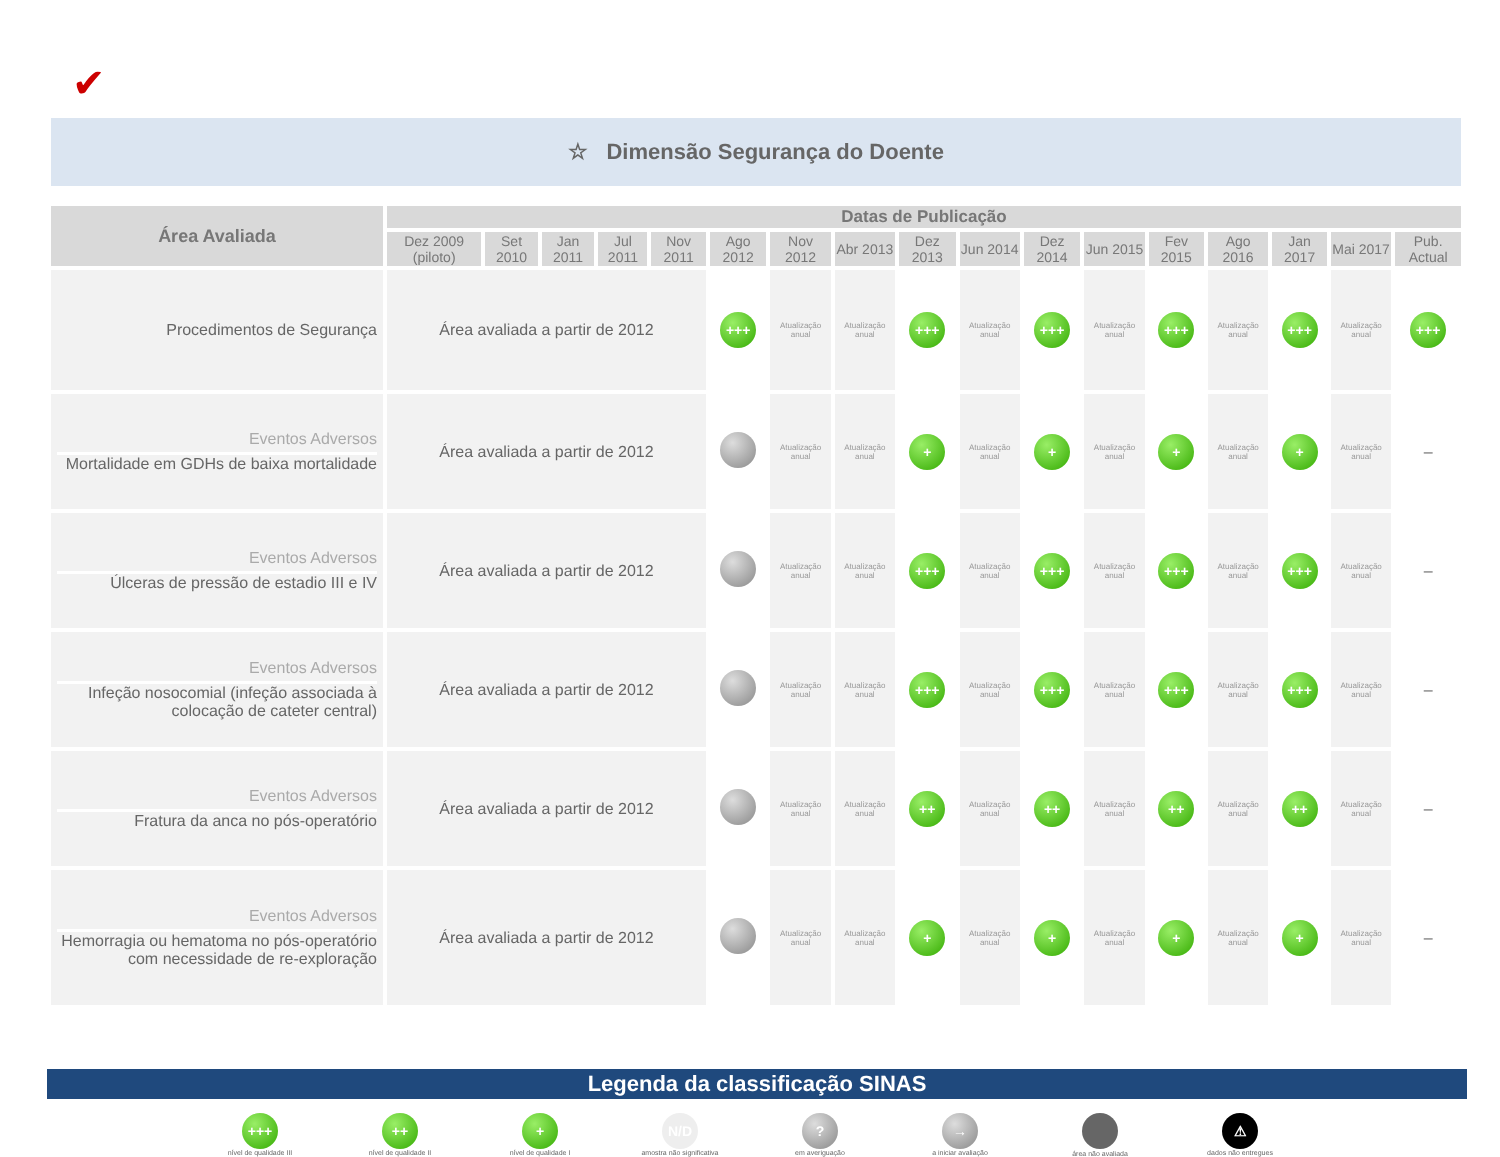✔
☆ Dimensão Segurança do Doente
| Área Avaliada | Datas de Publicação | | | | | | | | | | | | | | | | |
| --- | --- | --- | --- | --- | --- | --- | --- | --- | --- | --- | --- | --- | --- | --- | --- | --- | --- |
| | Dez 2009 (piloto) | Set 2010 | Jan 2011 | Jul 2011 | Nov 2011 | Ago 2012 | Nov 2012 | Abr 2013 | Dez 2013 | Jun 2014 | Dez 2014 | Jun 2015 | Fev 2015 | Ago 2016 | Jan 2017 | Mai 2017 | Pub. Actual |
| Procedimentos de Segurança | Área avaliada a partir de 2012 | | | | | +++ | Atualização anual | Atualização anual | +++ | Atualização anual | +++ | Atualização anual | +++ | Atualização anual | +++ | Atualização anual | +++ |
| Eventos Adversos Mortalidade em GDHs de baixa mortalidade | Área avaliada a partir de 2012 | | | | | | Atualização anual | Atualização anual | + | Atualização anual | + | Atualização anual | + | Atualização anual | + | Atualização anual | – |
| Eventos Adversos Úlceras de pressão de estadio III e IV | Área avaliada a partir de 2012 | | | | | | Atualização anual | Atualização anual | +++ | Atualização anual | +++ | Atualização anual | +++ | Atualização anual | +++ | Atualização anual | – |
| Eventos Adversos Infeção nosocomial (infeção associada à colocação de cateter central) | Área avaliada a partir de 2012 | | | | | | Atualização anual | Atualização anual | +++ | Atualização anual | +++ | Atualização anual | +++ | Atualização anual | +++ | Atualização anual | – |
| Eventos Adversos Fratura da anca no pós-operatório | Área avaliada a partir de 2012 | | | | | | Atualização anual | Atualização anual | ++ | Atualização anual | ++ | Atualização anual | ++ | Atualização anual | ++ | Atualização anual | – |
| Eventos Adversos Hemorragia ou hematoma no pós-operatório com necessidade de re-exploração | Área avaliada a partir de 2012 | | | | | | Atualização anual | Atualização anual | + | Atualização anual | + | Atualização anual | + | Atualização anual | + | Atualização anual | – |
Legenda da classificação SINAS
+++
nível de qualidade III
++
nível de qualidade II
+
nível de qualidade I
N/D
amostra não significativa
?
em averiguação
→
a iniciar avaliação
área não avaliada
⚠
dados não entregues